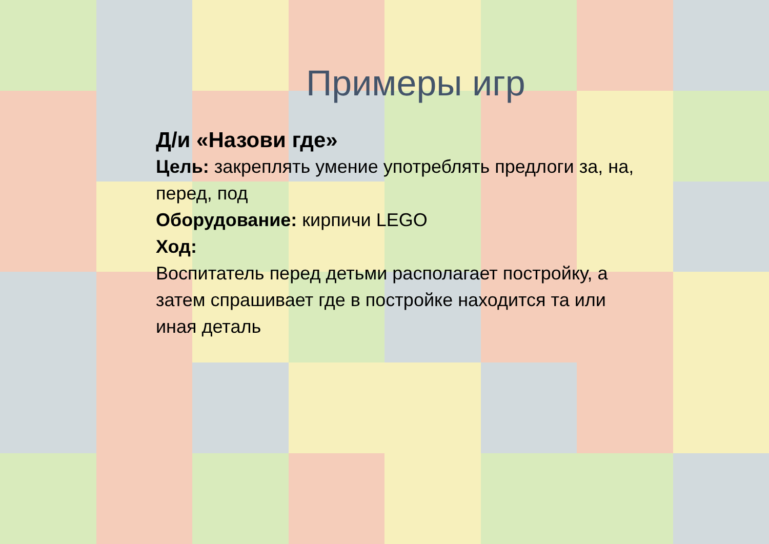Примеры игр
Д/и «Назови где»
Цель: закреплять умение употреблять предлоги за, на, перед, под
Оборудование: кирпичи LEGO
Ход:
Воспитатель перед детьми располагает постройку, а затем спрашивает где в постройке находится та или иная деталь